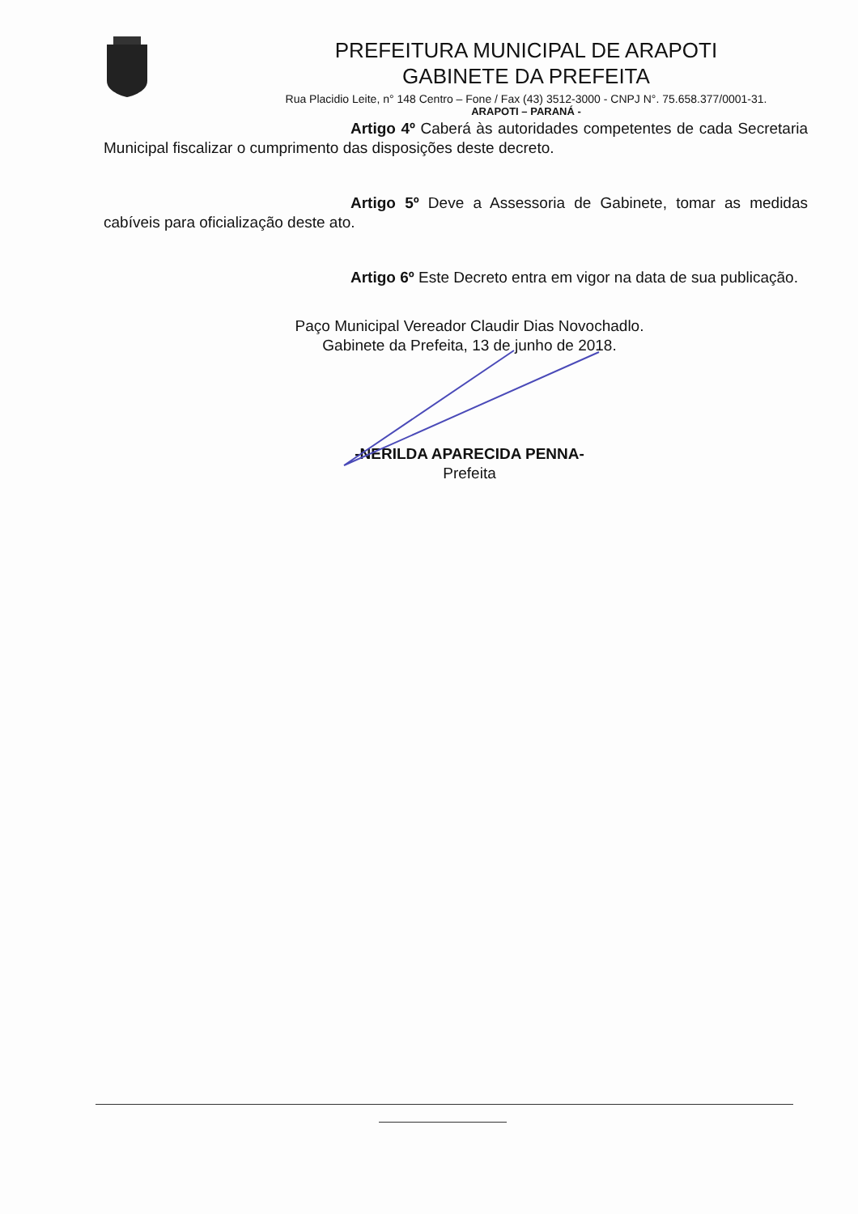PREFEITURA MUNICIPAL DE ARAPOTI
GABINETE DA PREFEITA
Rua Placidio Leite, n° 148 Centro – Fone / Fax (43) 3512-3000 - CNPJ N°. 75.658.377/0001-31.
ARAPOTI – PARANÁ -
Artigo 4º Caberá às autoridades competentes de cada Secretaria Municipal fiscalizar o cumprimento das disposições deste decreto.
Artigo 5º Deve a Assessoria de Gabinete, tomar as medidas cabíveis para oficialização deste ato.
Artigo 6º Este Decreto entra em vigor na data de sua publicação.
Paço Municipal Vereador Claudir Dias Novochadlo.
Gabinete da Prefeita, 13 de junho de 2018.
-NERILDA APARECIDA PENNA-
Prefeita